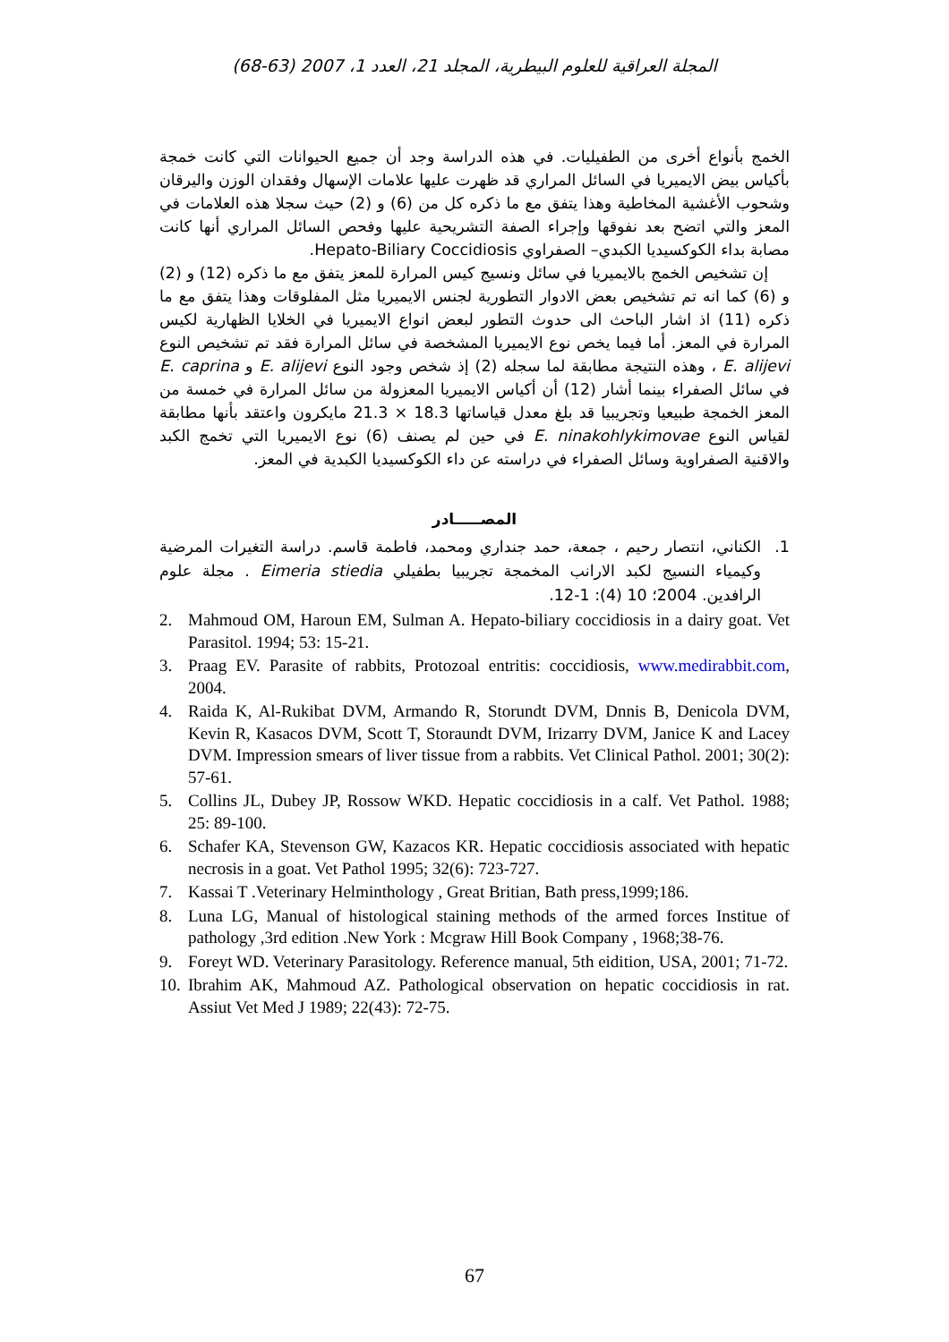المجلة العراقية للعلوم البيطرية، المجلد 21، العدد 1، 2007 (63-68)
الخمج بأنواع أخرى من الطفيليات. في هذه الدراسة وجد أن جميع الحيوانات التي كانت خمجة بأكياس بيض الايميريا في السائل المراري قد ظهرت عليها علامات الإسهال وفقدان الوزن واليرقان وشحوب الأغشية المخاطية وهذا يتفق مع ما ذكره كل من (6) و (2) حيث سجلا هذه العلامات في المعز والتي اتضح بعد نفوقها وإجراء الصفة التشريحية عليها وفحص السائل المراري أنها كانت مصابة بداء الكوكسيديا الكبدي– الصفراوي Hepato-Biliary Coccidiosis.
إن تشخيص الخمج بالايميريا في سائل ونسيج كيس المرارة للمعز يتفق مع ما ذكره (12) و (2) و (6) كما انه تم تشخيص بعض الادوار التطورية لجنس الايميريا مثل المفلوقات وهذا يتفق مع ما ذكره (11) اذ اشار الباحث الى حدوث التطور لبعض انواع الايميريا في الخلايا الظهارية لكيس المرارة في المعز. أما فيما يخص نوع الايميريا المشخصة في سائل المرارة فقد تم تشخيص النوع E. alijevi ، وهذه النتيجة مطابقة لما سجله (2) إذ شخص وجود النوع E. alijevi و E. caprina في سائل الصفراء بينما أشار (12) أن أكياس الايميريا المعزولة من سائل المرارة في خمسة من المعز الخمجة طبيعيا وتجريبيا قد بلغ معدل قياساتها 18.3 × 21.3 مايكرون واعتقد بأنها مطابقة لقياس النوع E. ninakohlykimovae في حين لم يصنف (6) نوع الايميريا التي تخمج الكبد والاقنية الصفراوية وسائل الصفراء في دراسته عن داء الكوكسيديا الكبدية في المعز.
المصـــــادر
1. الكناني، انتصار رحيم ، جمعة، حمد جنداري ومحمد، فاطمة قاسم. دراسة التغيرات المرضية وكيمياء النسيج لكبد الارانب المخمجة تجريبيا بطفيلي Eimeria stiedia . مجلة علوم الرافدين. 2004؛ 10 (4): 1-12.
2. Mahmoud OM, Haroun EM, Sulman A. Hepato-biliary coccidiosis in a dairy goat. Vet Parasitol. 1994; 53: 15-21.
3. Praag EV. Parasite of rabbits, Protozoal entritis: coccidiosis, www.medirabbit.com, 2004.
4. Raida K, Al-Rukibat DVM, Armando R, Storundt DVM, Dnnis B, Denicola DVM, Kevin R, Kasacos DVM, Scott T, Storaundt DVM, Irizarry DVM, Janice K and Lacey DVM. Impression smears of liver tissue from a rabbits. Vet Clinical Pathol. 2001; 30(2): 57-61.
5. Collins JL, Dubey JP, Rossow WKD. Hepatic coccidiosis in a calf. Vet Pathol. 1988; 25: 89-100.
6. Schafer KA, Stevenson GW, Kazacos KR. Hepatic coccidiosis associated with hepatic necrosis in a goat. Vet Pathol 1995; 32(6): 723-727.
7. Kassai T .Veterinary Helminthology , Great Britian, Bath press,1999;186.
8. Luna LG, Manual of histological staining methods of the armed forces Institue of pathology ,3rd edition .New York : Mcgraw Hill Book Company , 1968;38-76.
9. Foreyt WD. Veterinary Parasitology. Reference manual, 5th eidition, USA, 2001; 71-72.
10. Ibrahim AK, Mahmoud AZ. Pathological observation on hepatic coccidiosis in rat. Assiut Vet Med J 1989; 22(43): 72-75.
67